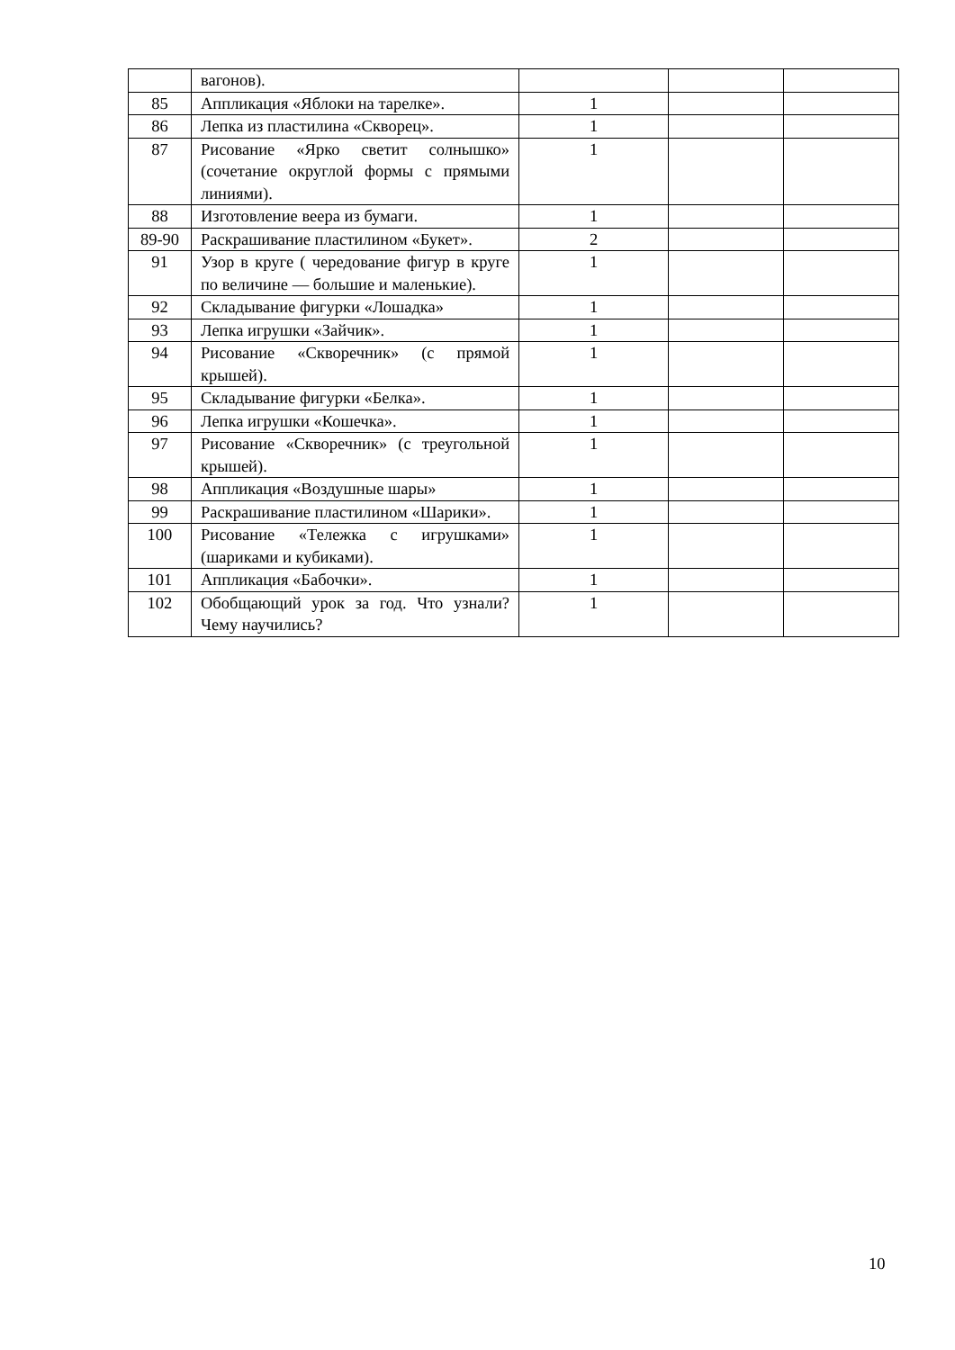| | вагонов). | | | |
| 85 | Аппликация «Яблоки на тарелке». | 1 | | |
| 86 | Лепка из пластилина «Скворец». | 1 | | |
| 87 | Рисование «Ярко светит солнышко» (сочетание округлой формы с прямыми линиями). | 1 | | |
| 88 | Изготовление веера из бумаги. | 1 | | |
| 89-90 | Раскрашивание пластилином «Букет». | 2 | | |
| 91 | Узор в круге ( чередование фигур в круге по величине — большие и маленькие). | 1 | | |
| 92 | Складывание фигурки «Лошадка» | 1 | | |
| 93 | Лепка игрушки «Зайчик». | 1 | | |
| 94 | Рисование «Скворечник» (с прямой крышей). | 1 | | |
| 95 | Складывание фигурки «Белка». | 1 | | |
| 96 | Лепка игрушки «Кошечка». | 1 | | |
| 97 | Рисование «Скворечник» (с треугольной крышей). | 1 | | |
| 98 | Аппликация «Воздушные шары» | 1 | | |
| 99 | Раскрашивание пластилином «Шарики». | 1 | | |
| 100 | Рисование «Тележка с игрушками» (шариками и кубиками). | 1 | | |
| 101 | Аппликация «Бабочки». | 1 | | |
| 102 | Обобщающий урок за год. Что узнали? Чему научились? | 1 | | |
10